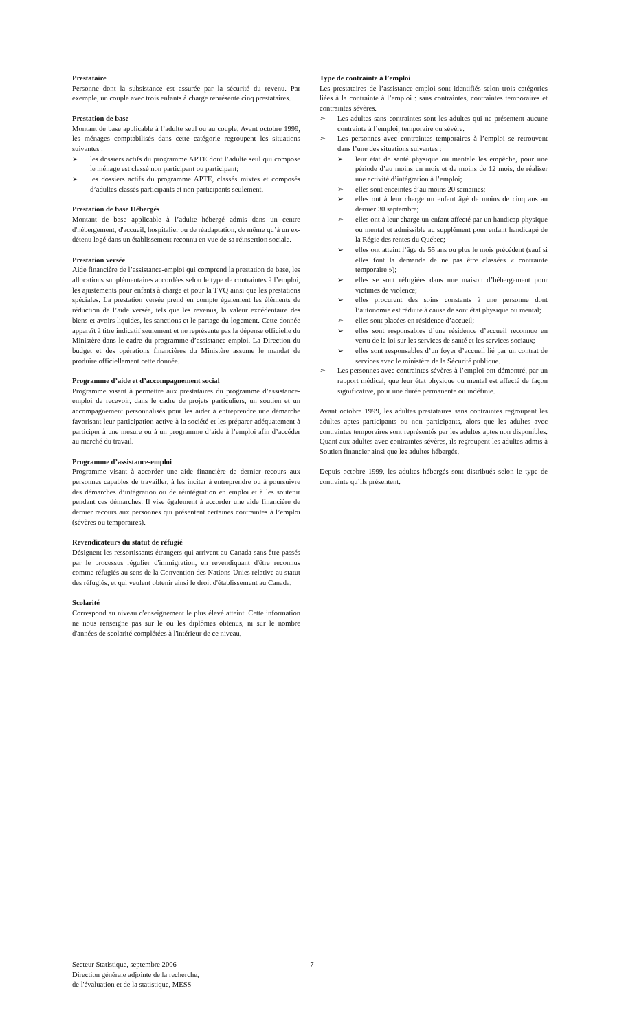Prestataire
Personne dont la subsistance est assurée par la sécurité du revenu. Par exemple, un couple avec trois enfants à charge représente cinq prestataires.
Prestation de base
Montant de base applicable à l’adulte seul ou au couple. Avant octobre 1999, les ménages comptabilisés dans cette catégorie regroupent les situations suivantes :
➢ les dossiers actifs du programme APTE dont l’adulte seul qui compose le ménage est classé non participant ou participant;
➢ les dossiers actifs du programme APTE, classés mixtes et composés d’adultes classés participants et non participants seulement.
Prestation de base Hébergés
Montant de base applicable à l’adulte hébergé admis dans un centre d'hébergement, d'accueil, hospitalier ou de réadaptation, de même qu’à un ex-détenu logé dans un établissement reconnu en vue de sa réinsertion sociale.
Prestation versée
Aide financière de l’assistance-emploi qui comprend la prestation de base, les allocations supplémentaires accordées selon le type de contraintes à l’emploi, les ajustements pour enfants à charge et pour la TVQ ainsi que les prestations spéciales. La prestation versée prend en compte également les éléments de réduction de l’aide versée, tels que les revenus, la valeur excédentaire des biens et avoirs liquides, les sanctions et le partage du logement. Cette donnée apparaît à titre indicatif seulement et ne représente pas la dépense officielle du Ministère dans le cadre du programme d’assistance-emploi. La Direction du budget et des opérations financières du Ministère assume le mandat de produire officiellement cette donnée.
Programme d’aide et d’accompagnement social
Programme visant à permettre aux prestataires du programme d’assistance-emploi de recevoir, dans le cadre de projets particuliers, un soutien et un accompagnement personnalisés pour les aider à entreprendre une démarche favorisant leur participation active à la société et les préparer adéquatement à participer à une mesure ou à un programme d’aide à l’emploi afin d’accéder au marché du travail.
Programme d’assistance-emploi
Programme visant à accorder une aide financière de dernier recours aux personnes capables de travailler, à les inciter à entreprendre ou à poursuivre des démarches d’intégration ou de réintégration en emploi et à les soutenir pendant ces démarches. Il vise également à accorder une aide financière de dernier recours aux personnes qui présentent certaines contraintes à l’emploi (sévères ou temporaires).
Revendicateurs du statut de réfugié
Désignent les ressortissants étrangers qui arrivent au Canada sans être passés par le processus régulier d'immigration, en revendiquant d'être reconnus comme réfugiés au sens de la Convention des Nations-Unies relative au statut des réfugiés, et qui veulent obtenir ainsi le droit d'établissement au Canada.
Scolarité
Correspond au niveau d'enseignement le plus élevé atteint. Cette information ne nous renseigne pas sur le ou les diplômes obtenus, ni sur le nombre d'années de scolarité complétées à l'intérieur de ce niveau.
Type de contrainte à l’emploi
Les prestataires de l’assistance-emploi sont identifiés selon trois catégories liées à la contrainte à l’emploi : sans contraintes, contraintes temporaires et contraintes sévères.
➢ Les adultes sans contraintes sont les adultes qui ne présentent aucune contrainte à l’emploi, temporaire ou sévère.
➢ Les personnes avec contraintes temporaires à l’emploi se retrouvent dans l’une des situations suivantes :
➢ leur état de santé physique ou mentale les empêche, pour une période d’au moins un mois et de moins de 12 mois, de réaliser une activité d’intégration à l’emploi;
➢ elles sont enceintes d’au moins 20 semaines;
➢ elles ont à leur charge un enfant âgé de moins de cinq ans au dernier 30 septembre;
➢ elles ont à leur charge un enfant affecté par un handicap physique ou mental et admissible au supplément pour enfant handicapé de la Régie des rentes du Québec;
➢ elles ont atteint l’âge de 55 ans ou plus le mois précédent (sauf si elles font la demande de ne pas être classées « contrainte temporaire »);
➢ elles se sont réfugiées dans une maison d’hébergement pour victimes de violence;
➢ elles procurent des soins constants à une personne dont l’autonomie est réduite à cause de sont état physique ou mental;
➢ elles sont placées en résidence d’accueil;
➢ elles sont responsables d’une résidence d’accueil reconnue en vertu de la loi sur les services de santé et les services sociaux;
➢ elles sont responsables d’un foyer d’accueil lié par un contrat de services avec le ministère de la Sécurité publique.
➢ Les personnes avec contraintes sévères à l’emploi ont démontré, par un rapport médical, que leur état physique ou mental est affecté de façon significative, pour une durée permanente ou indéfinie.
Avant octobre 1999, les adultes prestataires sans contraintes regroupent les adultes aptes participants ou non participants, alors que les adultes avec contraintes temporaires sont représentés par les adultes aptes non disponibles. Quant aux adultes avec contraintes sévères, ils regroupent les adultes admis à Soutien financier ainsi que les adultes hébergés.
Depuis octobre 1999, les adultes hébergés sont distribués selon le type de contrainte qu’ils présentent.
Secteur Statistique, septembre 2006
Direction générale adjointe de la recherche,
de l'évaluation et de la statistique, MESS
- 7 -